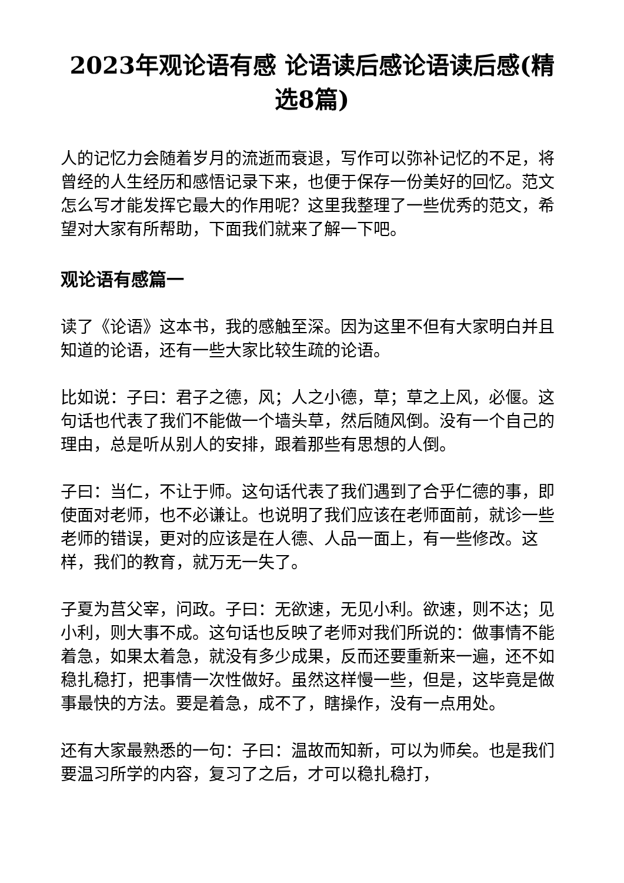2023年观论语有感 论语读后感论语读后感(精选8篇)
人的记忆力会随着岁月的流逝而衰退，写作可以弥补记忆的不足，将曾经的人生经历和感悟记录下来，也便于保存一份美好的回忆。范文怎么写才能发挥它最大的作用呢？这里我整理了一些优秀的范文，希望对大家有所帮助，下面我们就来了解一下吧。
观论语有感篇一
读了《论语》这本书，我的感触至深。因为这里不但有大家明白并且知道的论语，还有一些大家比较生疏的论语。
比如说：子曰：君子之德，风；人之小德，草；草之上风，必偃。这句话也代表了我们不能做一个墙头草，然后随风倒。没有一个自己的理由，总是听从别人的安排，跟着那些有思想的人倒。
子曰：当仁，不让于师。这句话代表了我们遇到了合乎仁德的事，即使面对老师，也不必谦让。也说明了我们应该在老师面前，就诊一些老师的错误，更对的应该是在人德、人品一面上，有一些修改。这样，我们的教育，就万无一失了。
子夏为莒父宰，问政。子曰：无欲速，无见小利。欲速，则不达；见小利，则大事不成。这句话也反映了老师对我们所说的：做事情不能着急，如果太着急，就没有多少成果，反而还要重新来一遍，还不如稳扎稳打，把事情一次性做好。虽然这样慢一些，但是，这毕竟是做事最快的方法。要是着急，成不了，瞎操作，没有一点用处。
还有大家最熟悉的一句：子曰：温故而知新，可以为师矣。也是我们要温习所学的内容，复习了之后，才可以稳扎稳打，